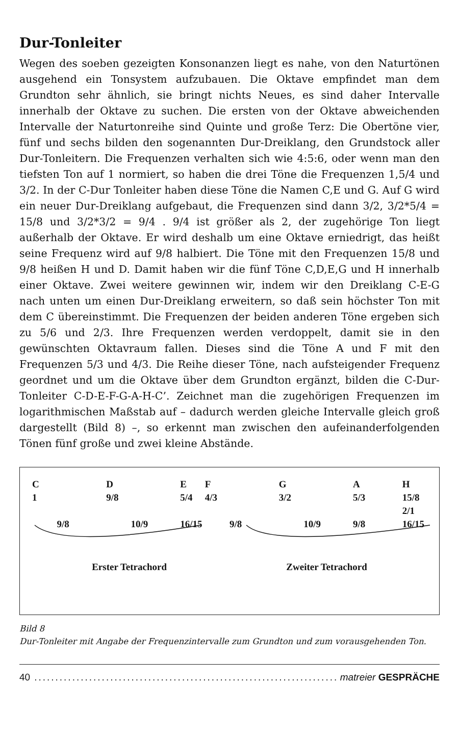Dur-Tonleiter
Wegen des soeben gezeigten Konsonanzen liegt es nahe, von den Naturtönen ausgehend ein Tonsystem aufzubauen. Die Oktave empfindet man dem Grundton sehr ähnlich, sie bringt nichts Neues, es sind daher Intervalle innerhalb der Oktave zu suchen. Die ersten von der Oktave abweichenden Intervalle der Naturtonreihe sind Quinte und große Terz: Die Obertöne vier, fünf und sechs bilden den sogenannten Dur-Dreiklang, den Grundstock aller Dur-Tonleitern. Die Frequenzen verhalten sich wie 4:5:6, oder wenn man den tiefsten Ton auf 1 normiert, so haben die drei Töne die Frequenzen 1,5/4 und 3/2. In der C-Dur Tonleiter haben diese Töne die Namen C,E und G. Auf G wird ein neuer Dur-Dreiklang aufgebaut, die Frequenzen sind dann 3/2, 3/2*5/4 = 15/8 und 3/2*3/2 = 9/4 . 9/4 ist größer als 2, der zugehörige Ton liegt außerhalb der Oktave. Er wird deshalb um eine Oktave erniedrigt, das heißt seine Frequenz wird auf 9/8 halbiert. Die Töne mit den Frequenzen 15/8 und 9/8 heißen H und D. Damit haben wir die fünf Töne C,D,E,G und H innerhalb einer Oktave. Zwei weitere gewinnen wir, indem wir den Dreiklang C-E-G nach unten um einen Dur-Dreiklang erweitern, so daß sein höchster Ton mit dem C übereinstimmt. Die Frequenzen der beiden anderen Töne ergeben sich zu 5/6 und 2/3. Ihre Frequenzen werden verdoppelt, damit sie in den gewünschten Oktavraum fallen. Dieses sind die Töne A und F mit den Frequenzen 5/3 und 4/3. Die Reihe dieser Töne, nach aufsteigender Frequenz geordnet und um die Oktave über dem Grundton ergänzt, bilden die C-Dur-Tonleiter C-D-E-F-G-A-H-C’. Zeichnet man die zugehörigen Frequenzen im logarithmischen Maßstab auf – dadurch werden gleiche Intervalle gleich groß dargestellt (Bild 8) –, so erkennt man zwischen den aufeinanderfolgenden Tönen fünf große und zwei kleine Abstände.
C D EF G A H
1 9/8 5/4 4/3 3/2 5/3 15/8 2/1
9/8 10/9 16/15 9/8 10/9 9/8 16/15
Erster Tetrachord Zweiter Tetrachord
Bild 8
Dur-Tonleiter mit Angabe der Frequenzintervalle zum Grundton und zum vorausgehenden Ton.
40........................................................................ matreier GESPRÄCHE